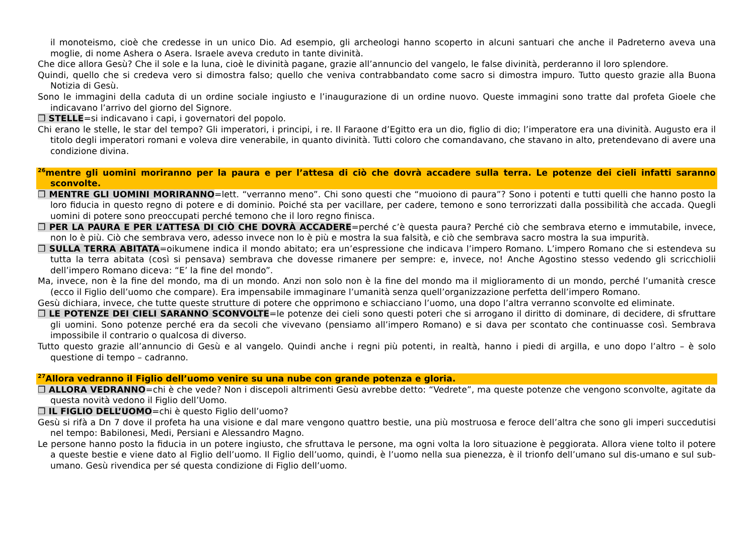il monoteismo, cioè che credesse in un unico Dio. Ad esempio, gli archeologi hanno scoperto in alcuni santuari che anche il Padreterno aveva una moglie, di nome Ashera o Asera. Israele aveva creduto in tante divinità.
Che dice allora Gesù? Che il sole e la luna, cioè le divinità pagane, grazie all’annuncio del vangelo, le false divinità, perderanno il loro splendore.
Quindi, quello che si credeva vero si dimostra falso; quello che veniva contrabbandato come sacro si dimostra impuro. Tutto questo grazie alla Buona Notizia di Gesù.
Sono le immagini della caduta di un ordine sociale ingiusto e l’inaugurazione di un ordine nuovo. Queste immagini sono tratte dal profeta Gioele che indicavano l’arrivo del giorno del Signore.
❒ STELLE=si indicavano i capi, i governatori del popolo.
Chi erano le stelle, le star del tempo? Gli imperatori, i principi, i re. Il Faraone d’Egitto era un dio, figlio di dio; l’imperatore era una divinità. Augusto era il titolo degli imperatori romani e voleva dire venerabile, in quanto divinità. Tutti coloro che comandavano, che stavano in alto, pretendevano di avere una condizione divina.
<sup>26</sup> mentre gli uomini moriranno per la paura e per l’attesa di ciò che dovrà accadere sulla terra. Le potenze dei cieli infatti saranno sconvolte.
❒ MENTRE GLI UOMINI MORIRANNO=lett. “verranno meno”. Chi sono questi che “muoiono di paura”? Sono i potenti e tutti quelli che hanno posto la loro fiducia in questo regno di potere e di dominio. Poiché sta per vacillare, per cadere, temono e sono terrorizzati dalla possibilità che accada. Quegli uomini di potere sono preoccupati perché temono che il loro regno finisca.
❒ PER LA PAURA E PER L’ATTESA DI CIÒ CHE DOVRÀ ACCADERE=perché c’è questa paura? Perché ciò che sembrava eterno e immutabile, invece, non lo è più. Ciò che sembrava vero, adesso invece non lo è più e mostra la sua falsità, e ciò che sembrava sacro mostra la sua impurità.
❒ SULLA TERRA ABITATA=oikumene indica il mondo abitato; era un’espressione che indicava l’impero Romano. L’impero Romano che si estendeva su tutta la terra abitata (così si pensava) sembrava che dovesse rimanere per sempre: e, invece, no! Anche Agostino stesso vedendo gli scricchiolii dell’impero Romano diceva: “E’ la fine del mondo”.
Ma, invece, non è la fine del mondo, ma di un mondo. Anzi non solo non è la fine del mondo ma il miglioramento di un mondo, perché l’umanità cresce (ecco il Figlio dell’uomo che compare). Era impensabile immaginare l’umanità senza quell’organizzazione perfetta dell’impero Romano.
Gesù dichiara, invece, che tutte queste strutture di potere che opprimono e schiacciano l’uomo, una dopo l’altra verranno sconvolte ed eliminate.
❒ LE POTENZE DEI CIELI SARANNO SCONVOLTE=le potenze dei cieli sono questi poteri che si arrogano il diritto di dominare, di decidere, di sfruttare gli uomini. Sono potenze perché era da secoli che vivevano (pensiamo all’impero Romano) e si dava per scontato che continuasse così. Sembrava impossibile il contrario o qualcosa di diverso.
Tutto questo grazie all’annuncio di Gesù e al vangelo. Quindi anche i regni più potenti, in realtà, hanno i piedi di argilla, e uno dopo l’altro – è solo questione di tempo – cadranno.
<sup>27</sup> Allora vedranno il Figlio dell’uomo venire su una nube con grande potenza e gloria.
❒ ALLORA VEDRANNO=chi è che vede? Non i discepoli altrimenti Gesù avrebbe detto: “Vedrete”, ma queste potenze che vengono sconvolte, agitate da questa novità vedono il Figlio dell’Uomo.
❒ IL FIGLIO DELL’UOMO=chi è questo Figlio dell’uomo?
Gesù si rifà a Dn 7 dove il profeta ha una visione e dal mare vengono quattro bestie, una più mostruosa e feroce dell’altra che sono gli imperi succedutisi nel tempo: Babilonesi, Medi, Persiani e Alessandro Magno.
Le persone hanno posto la fiducia in un potere ingiusto, che sfruttava le persone, ma ogni volta la loro situazione è peggiorata. Allora viene tolto il potere a queste bestie e viene dato al Figlio dell’uomo. Il Figlio dell’uomo, quindi, è l’uomo nella sua pienezza, è il trionfo dell’umano sul dis-umano e sul sub-umano. Gesù rivendica per sé questa condizione di Figlio dell’uomo.